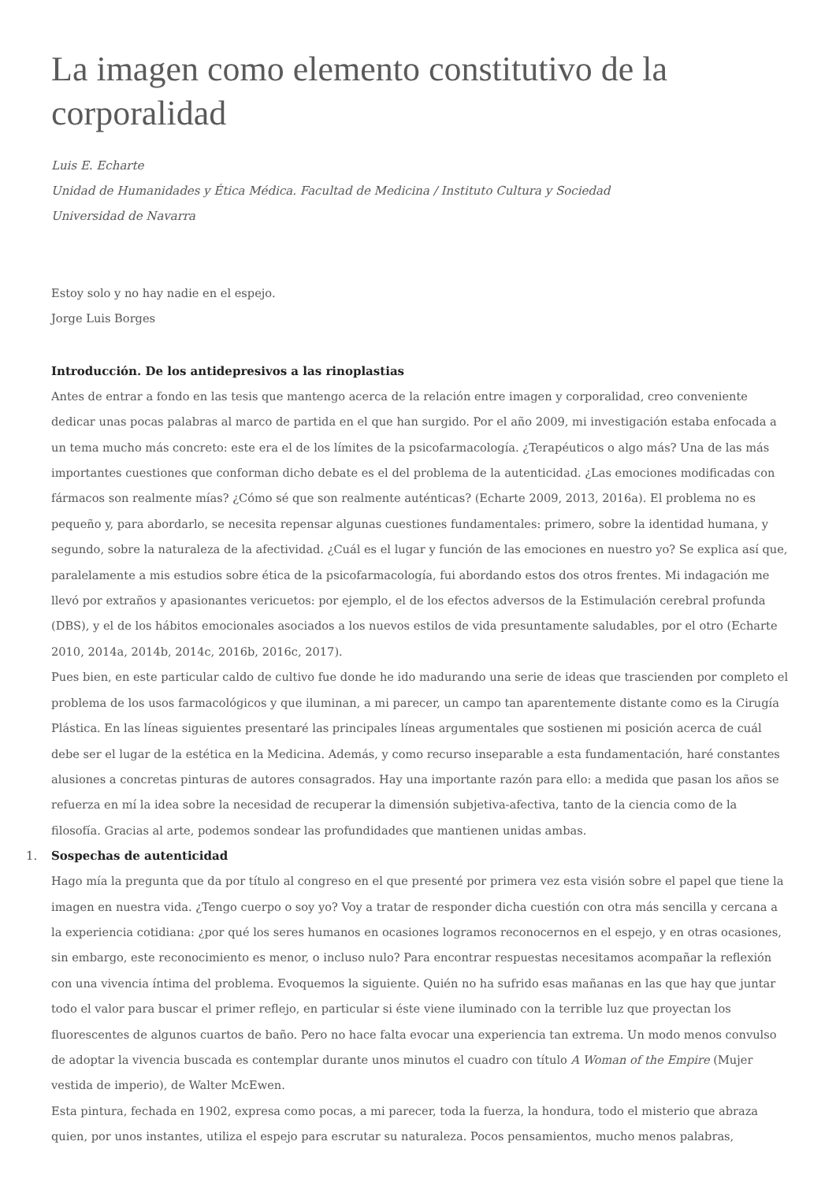La imagen como elemento constitutivo de la corporalidad
Luis E. Echarte
Unidad de Humanidades y Ética Médica. Facultad de Medicina / Instituto Cultura y Sociedad
Universidad de Navarra
Estoy solo y no hay nadie en el espejo.
Jorge Luis Borges
Introducción. De los antidepresivos a las rinoplastias
Antes de entrar a fondo en las tesis que mantengo acerca de la relación entre imagen y corporalidad, creo conveniente dedicar unas pocas palabras al marco de partida en el que han surgido. Por el año 2009, mi investigación estaba enfocada a un tema mucho más concreto: este era el de los límites de la psicofarmacología. ¿Terapéuticos o algo más? Una de las más importantes cuestiones que conforman dicho debate es el del problema de la autenticidad. ¿Las emociones modificadas con fármacos son realmente mías? ¿Cómo sé que son realmente auténticas? (Echarte 2009, 2013, 2016a). El problema no es pequeño y, para abordarlo, se necesita repensar algunas cuestiones fundamentales: primero, sobre la identidad humana, y segundo, sobre la naturaleza de la afectividad. ¿Cuál es el lugar y función de las emociones en nuestro yo? Se explica así que, paralelamente a mis estudios sobre ética de la psicofarmacología, fui abordando estos dos otros frentes. Mi indagación me llevó por extraños y apasionantes vericuetos: por ejemplo, el de los efectos adversos de la Estimulación cerebral profunda (DBS), y el de los hábitos emocionales asociados a los nuevos estilos de vida presuntamente saludables, por el otro (Echarte 2010, 2014a, 2014b, 2014c, 2016b, 2016c, 2017).
Pues bien, en este particular caldo de cultivo fue donde he ido madurando una serie de ideas que trascienden por completo el problema de los usos farmacológicos y que iluminan, a mi parecer, un campo tan aparentemente distante como es la Cirugía Plástica. En las líneas siguientes presentaré las principales líneas argumentales que sostienen mi posición acerca de cuál debe ser el lugar de la estética en la Medicina. Además, y como recurso inseparable a esta fundamentación, haré constantes alusiones a concretas pinturas de autores consagrados. Hay una importante razón para ello: a medida que pasan los años se refuerza en mí la idea sobre la necesidad de recuperar la dimensión subjetiva-afectiva, tanto de la ciencia como de la filosofía. Gracias al arte, podemos sondear las profundidades que mantienen unidas ambas.
1. Sospechas de autenticidad
Hago mía la pregunta que da por título al congreso en el que presenté por primera vez esta visión sobre el papel que tiene la imagen en nuestra vida. ¿Tengo cuerpo o soy yo? Voy a tratar de responder dicha cuestión con otra más sencilla y cercana a la experiencia cotidiana: ¿por qué los seres humanos en ocasiones logramos reconocernos en el espejo, y en otras ocasiones, sin embargo, este reconocimiento es menor, o incluso nulo? Para encontrar respuestas necesitamos acompañar la reflexión con una vivencia íntima del problema. Evoquemos la siguiente. Quién no ha sufrido esas mañanas en las que hay que juntar todo el valor para buscar el primer reflejo, en particular si éste viene iluminado con la terrible luz que proyectan los fluorescentes de algunos cuartos de baño. Pero no hace falta evocar una experiencia tan extrema. Un modo menos convulso de adoptar la vivencia buscada es contemplar durante unos minutos el cuadro con título A Woman of the Empire (Mujer vestida de imperio), de Walter McEwen.
Esta pintura, fechada en 1902, expresa como pocas, a mi parecer, toda la fuerza, la hondura, todo el misterio que abraza quien, por unos instantes, utiliza el espejo para escrutar su naturaleza. Pocos pensamientos, mucho menos palabras,